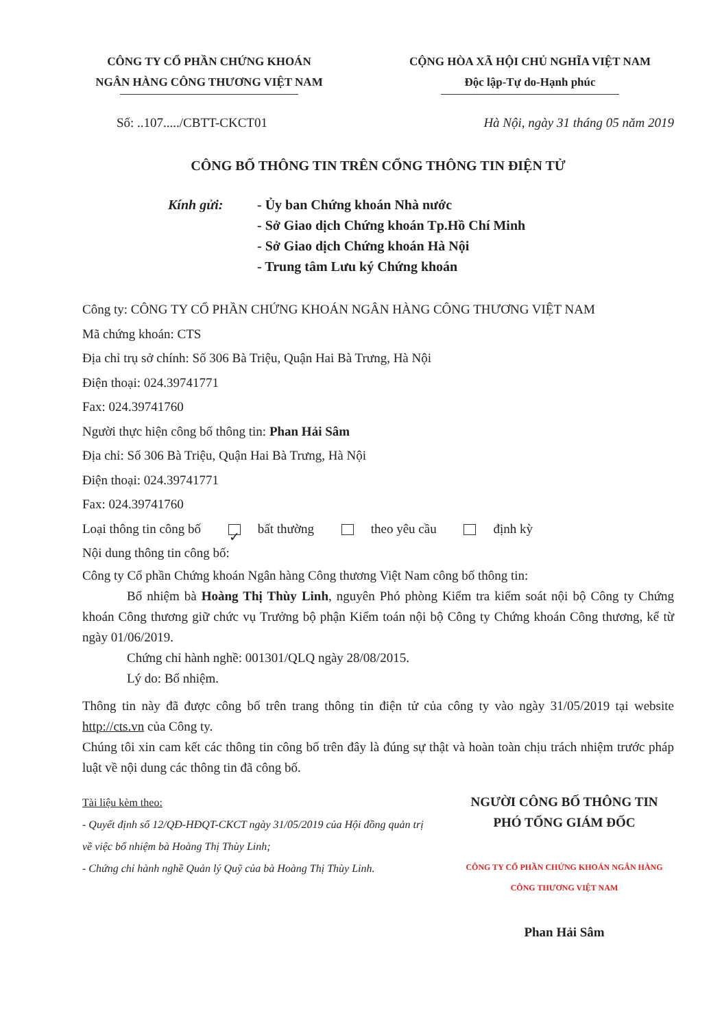CÔNG TY CỔ PHẦN CHỨNG KHOÁN
NGÂN HÀNG CÔNG THƯƠNG VIỆT NAM
CỘNG HÒA XÃ HỘI CHỦ NGHĨA VIỆT NAM
Độc lập-Tự do-Hạnh phúc
Số: ..107...../CBTT-CKCT01 Hà Nội, ngày 31 tháng 05 năm 2019
CÔNG BỐ THÔNG TIN TRÊN CỔNG THÔNG TIN ĐIỆN TỬ
Kính gửi: - Ủy ban Chứng khoán Nhà nước
- Sở Giao dịch Chứng khoán Tp.Hồ Chí Minh
- Sở Giao dịch Chứng khoán Hà Nội
- Trung tâm Lưu ký Chứng khoán
Công ty: CÔNG TY CỔ PHẦN CHỨNG KHOÁN NGÂN HÀNG CÔNG THƯƠNG VIỆT NAM
Mã chứng khoán: CTS
Địa chỉ trụ sở chính: Số 306 Bà Triệu, Quận Hai Bà Trưng, Hà Nội
Điện thoại: 024.39741771
Fax: 024.39741760
Người thực hiện công bố thông tin: Phan Hải Sâm
Địa chỉ: Số 306 Bà Triệu, Quận Hai Bà Trưng, Hà Nội
Điện thoại: 024.39741771
Fax: 024.39741760
Loại thông tin công bố ✓ bất thường theo yêu cầu định kỳ
Nội dung thông tin công bố:
Công ty Cổ phần Chứng khoán Ngân hàng Công thương Việt Nam công bố thông tin:
Bổ nhiệm bà Hoàng Thị Thùy Linh, nguyên Phó phòng Kiểm tra kiểm soát nội bộ Công ty Chứng khoán Công thương giữ chức vụ Trưởng bộ phận Kiểm toán nội bộ Công ty Chứng khoán Công thương, kể từ ngày 01/06/2019.
Chứng chỉ hành nghề: 001301/QLQ ngày 28/08/2015.
Lý do: Bổ nhiệm.
Thông tin này đã được công bố trên trang thông tin điện tử của công ty vào ngày 31/05/2019 tại website http://cts.vn của Công ty.
Chúng tôi xin cam kết các thông tin công bố trên đây là đúng sự thật và hoàn toàn chịu trách nhiệm trước pháp luật về nội dung các thông tin đã công bố.
Tài liệu kèm theo:
- Quyết định số 12/QĐ-HĐQT-CKCT ngày 31/05/2019 của Hội đồng quản trị về việc bổ nhiệm bà Hoàng Thị Thùy Linh;
- Chứng chỉ hành nghề Quản lý Quỹ của bà Hoàng Thị Thùy Linh.
NGƯỜI CÔNG BỐ THÔNG TIN
PHÓ TỔNG GIÁM ĐỐC
CÔNG TY CỔ PHẦN CHỨNG KHOÁN NGÂN HÀNG CÔNG THƯƠNG VIỆT NAM
Phan Hải Sâm